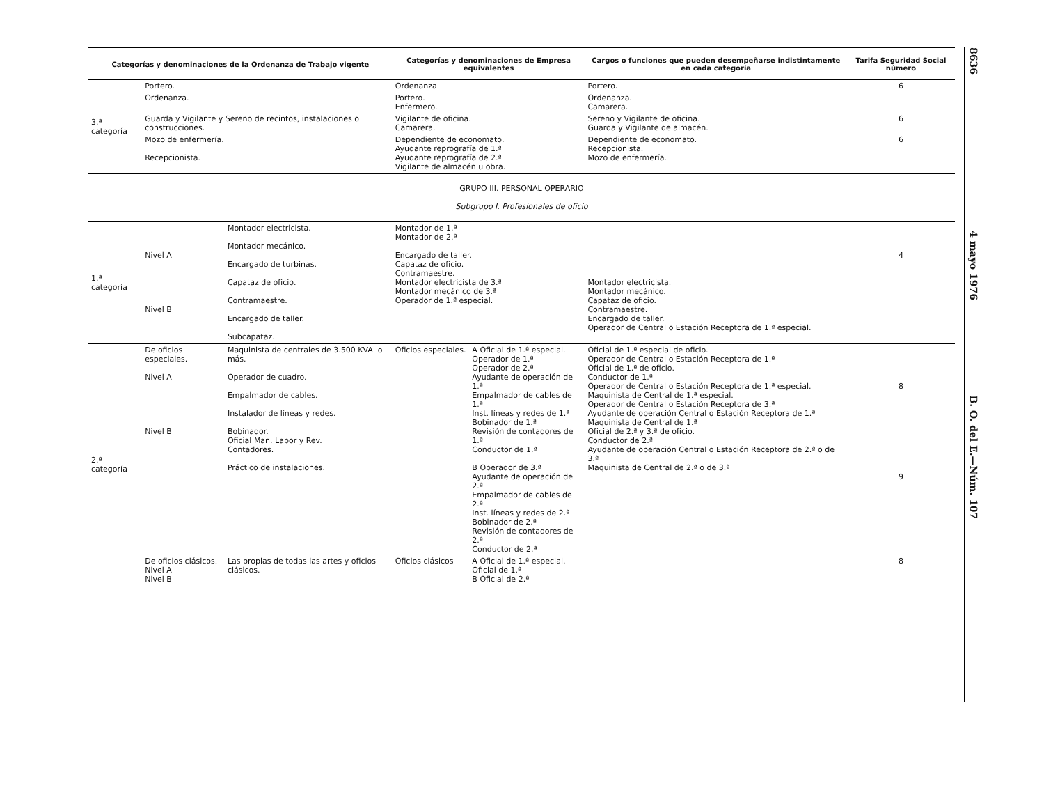| Categorías y denominaciones de la Ordenanza de Trabajo vigente | | | Categorías y denominaciones de Empresa equivalentes | | Cargos o funciones que pueden desempeñarse indistintamente en cada categoría | Tarifa Seguridad Social número |
| --- | --- | --- | --- | --- | --- | --- |
| 3.ª categoría | Portero. | | Ordenanza. | | Portero. | 6 |
| | Ordenanza. | | Portero. Enfermero. | | Ordenanza. Camarera. | |
| | Guarda y Vigilante y Sereno de recintos, instalaciones o construcciones. | | Vigilante de oficina. Camarera. | | Sereno y Vigilante de oficina. Guarda y Vigilante de almacén. | 6 |
| | Mozo de enfermería. Recepcionista. | | Dependiente de economato. Ayudante reprografía de 1.ª Ayudante reprografía de 2.ª Vigilante de almacén u obra. | | Dependiente de economato. Recepcionista. Mozo de enfermería. | 6 |
| GRUPO III. PERSONAL OPERARIO Subgrupo I. Profesionales de oficio | | | | | | |
| 1.ª categoría | Nivel A Nivel B | Montador electricista. Montador mecánico. Encargado de turbinas. Capataz de oficio. Contramaestre. Encargado de taller. Subcapataz. | Montador de 1.ª Montador de 2.ª Encargado de taller. Capataz de oficio. Contramaestre. Montador electricista de 3.ª Montador mecánico de 3.ª Operador de 1.ª especial. | | Montador electricista. Montador mecánico. Capataz de oficio. Contramaestre. Encargado de taller. Operador de Central o Estación Receptora de 1.ª especial. | 4 |
| 2.ª categoría | De oficios especiales. Nivel A Nivel B | Maquinista de centrales de 3.500 KVA. o más. Operador de cuadro. Empalmador de cables. Instalador de líneas y redes. Bobinador. Oficial Man. Labor y Rev. Contadores. Práctico de instalaciones. | Oficios especiales. | A Oficial de 1.ª especial. Operador de 1.ª Operador de 2.ª Ayudante de operación de 1.ª Empalmador de cables de 1.ª Inst. líneas y redes de 1.ª Bobinador de 1.ª Revisión de contadores de 1.ª Conductor de 1.ª B Operador de 3.ª Ayudante de operación de 2.ª Empalmador de cables de 2.ª Inst. líneas y redes de 2.ª Bobinador de 2.ª Revisión de contadores de 2.ª Conductor de 2.ª | Oficial de 1.ª especial de oficio. Operador de Central o Estación Receptora de 1.ª Oficial de 1.ª de oficio. Conductor de 1.ª Operador de Central o Estación Receptora de 1.ª especial. Maquinista de Central de 1.ª especial. Operador de Central o Estación Receptora de 3.ª Ayudante de operación Central o Estación Receptora de 1.ª Maquinista de Central de 1.ª Oficial de 2.ª y 3.ª de oficio. Conductor de 2.ª Ayudante de operación Central o Estación Receptora de 2.ª o de 3.ª Maquinista de Central de 2.ª o de 3.ª | 8 9 |
| | De oficios clásicos. Nivel A Nivel B | Las propias de todas las artes y oficios clásicos. | Oficios clásicos | A Oficial de 1.ª especial. Oficial de 1.ª B Oficial de 2.ª | | 8 |
8636 4 mayo 1976 B. O. del E.—Núm. 107